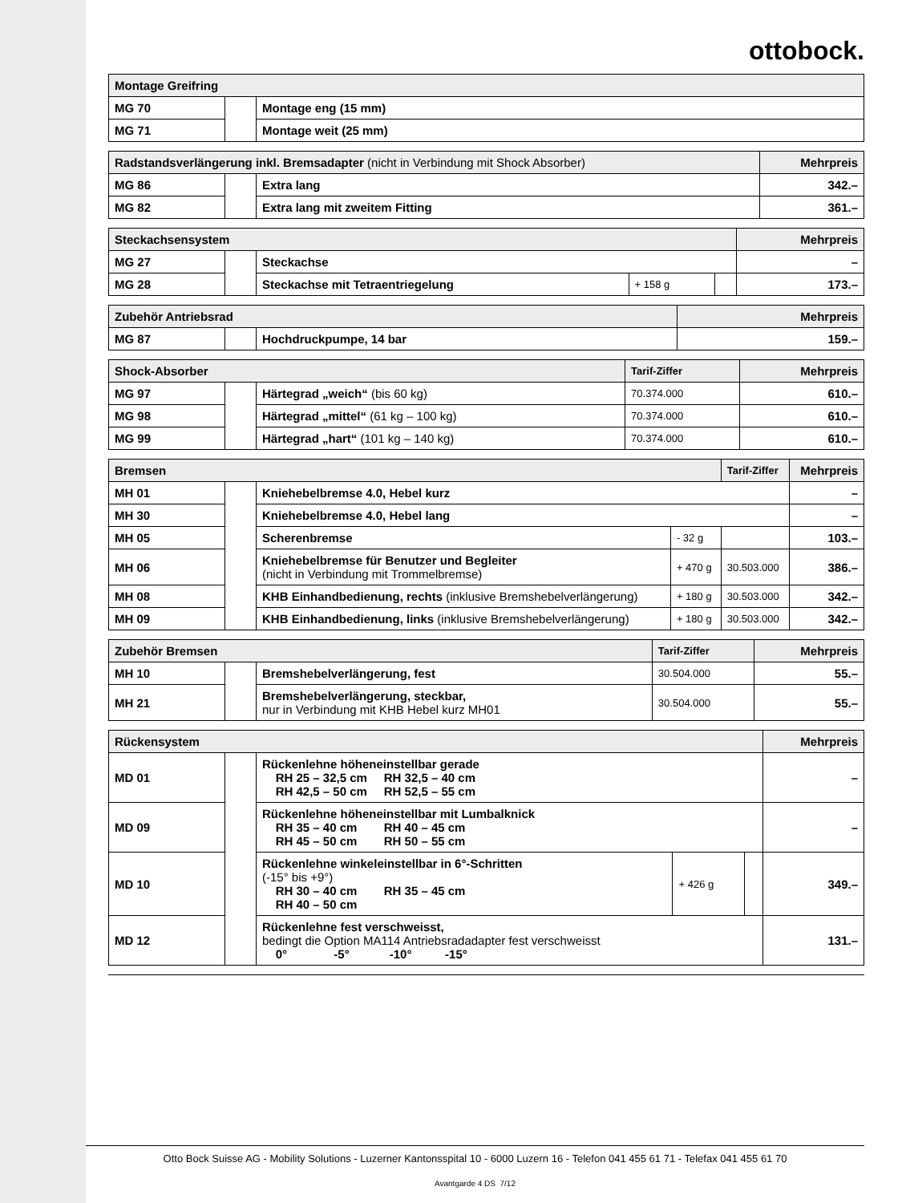ottobock.
| Montage Greifring | | |
| --- | --- | --- |
| MG 70 | | Montage eng (15 mm) |
| MG 71 | | Montage weit (25 mm) |
| Radstandsverlängerung inkl. Bremsadapter (nicht in Verbindung mit Shock Absorber) | | | Mehrpreis |
| --- | --- | --- | --- |
| MG 86 | | Extra lang | 342.– |
| MG 82 | | Extra lang mit zweitem Fitting | 361.– |
| Steckachsensystem | | | | | Mehrpreis |
| --- | --- | --- | --- | --- | --- |
| MG 27 | | Steckachse | | | – |
| MG 28 | | Steckachse mit Tetraentriegelung | + 158 g | | 173.– |
| Zubehör Antriebsrad | | | Mehrpreis |
| --- | --- | --- | --- |
| MG 87 | | Hochdruckpumpe, 14 bar | 159.– |
| Shock-Absorber | | | Tarif-Ziffer | Mehrpreis |
| --- | --- | --- | --- | --- |
| MG 97 | | Härtegrad „weich“ (bis 60 kg) | 70.374.000 | 610.– |
| MG 98 | | Härtegrad „mittel“ (61 kg – 100 kg) | 70.374.000 | 610.– |
| MG 99 | | Härtegrad „hart“ (101 kg – 140 kg) | 70.374.000 | 610.– |
| Bremsen | | | | Tarif-Ziffer | Mehrpreis |
| --- | --- | --- | --- | --- | --- |
| MH 01 | | Kniehebelbremse 4.0, Hebel kurz | | | – |
| MH 30 | | Kniehebelbremse 4.0, Hebel lang | | | – |
| MH 05 | | Scherenbremse | - 32 g | | 103.– |
| MH 06 | | Kniehebelbremse für Benutzer und Begleiter (nicht in Verbindung mit Trommelbremse) | + 470 g | 30.503.000 | 386.– |
| MH 08 | | KHB Einhandbedienung, rechts (inklusive Bremshebelverlängerung) | + 180 g | 30.503.000 | 342.– |
| MH 09 | | KHB Einhandbedienung, links (inklusive Bremshebelverlängerung) | + 180 g | 30.503.000 | 342.– |
| Zubehör Bremsen | | | Tarif-Ziffer | Mehrpreis |
| --- | --- | --- | --- | --- |
| MH 10 | | Bremshebelverlängerung, fest | 30.504.000 | 55.– |
| MH 21 | | Bremshebelverlängerung, steckbar, nur in Verbindung mit KHB Hebel kurz MH01 | 30.504.000 | 55.– |
| Rückensystem | | | | | Mehrpreis |
| --- | --- | --- | --- | --- | --- |
| MD 01 | | Rückenlehne höheneinstellbar gerade RH 25 – 32,5 cm RH 32,5 – 40 cm RH 42,5 – 50 cm RH 52,5 – 55 cm | | | – |
| MD 09 | | Rückenlehne höheneinstellbar mit Lumbalknick RH 35 – 40 cm RH 40 – 45 cm RH 45 – 50 cm RH 50 – 55 cm | | | – |
| MD 10 | | Rückenlehne winkeleinstellbar in 6°-Schritten (-15° bis +9°) RH 30 – 40 cm RH 35 – 45 cm RH 40 – 50 cm | + 426 g | | 349.– |
| MD 12 | | Rückenlehne fest verschweisst, bedingt die Option MA114 Antriebsradadapter fest verschweisst 0° -5° -10° -15° | | | 131.– |
Otto Bock Suisse AG - Mobility Solutions - Luzerner Kantonsspital 10 - 6000 Luzern 16 - Telefon 041 455 61 71 - Telefax 041 455 61 70
Avantgarde 4 DS 7/12